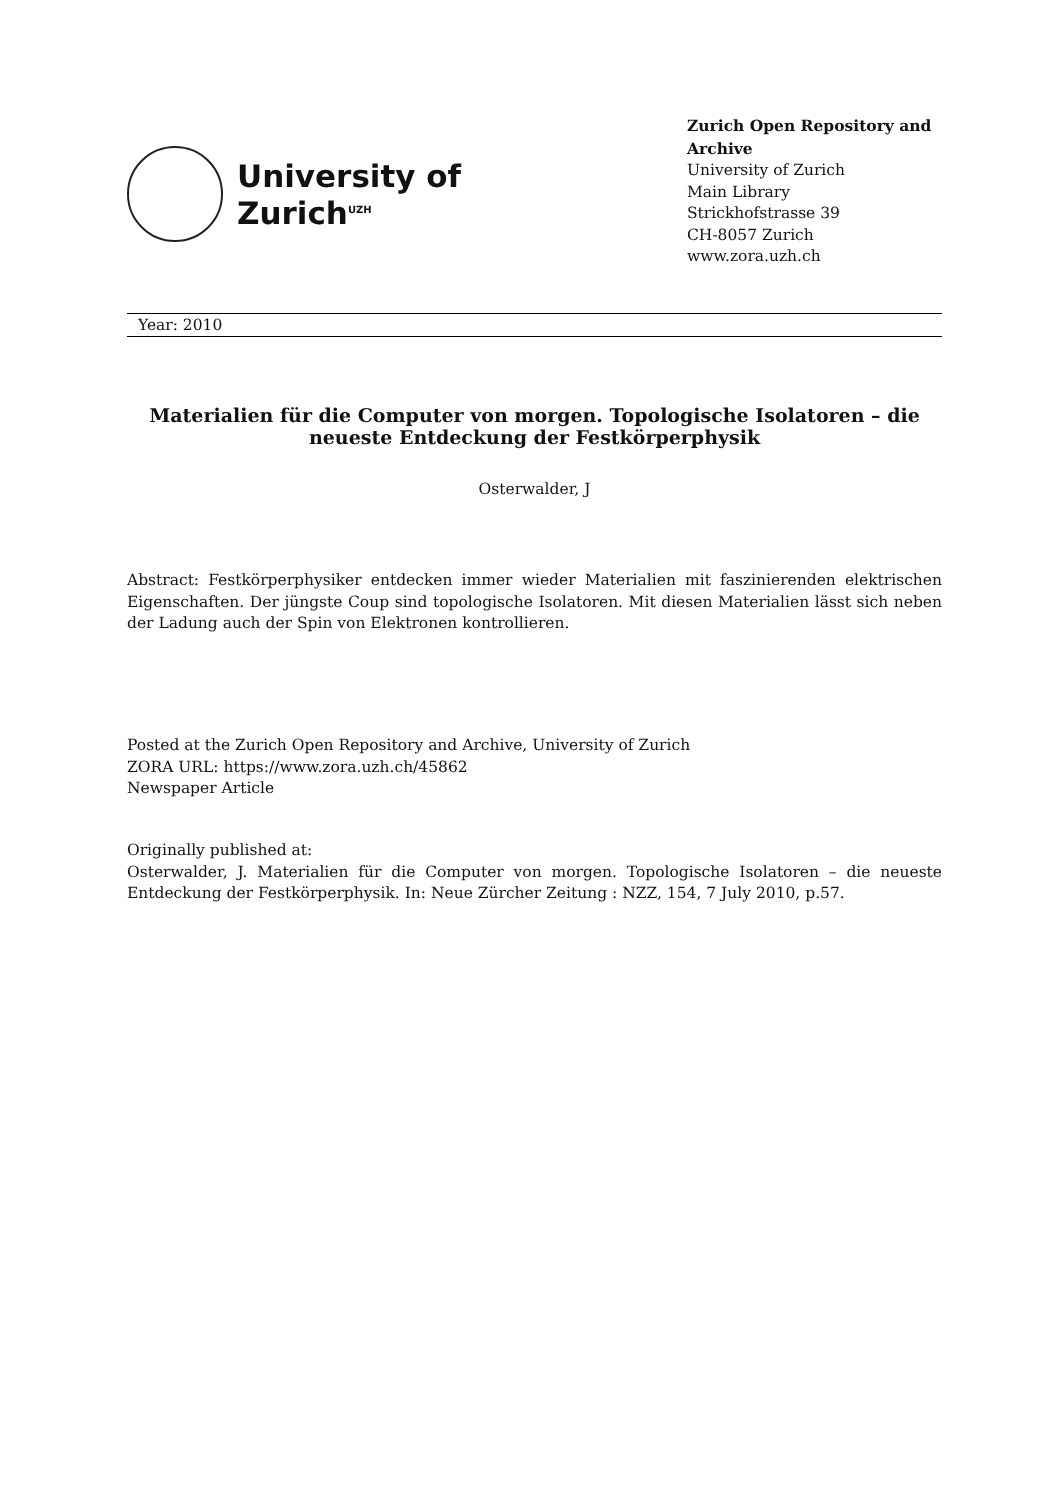University of
Zurich<sup>UZH</sup>
Zurich Open Repository and Archive
University of Zurich
Main Library
Strickhofstrasse 39
CH-8057 Zurich
www.zora.uzh.ch
Year: 2010
Materialien für die Computer von morgen. Topologische Isolatoren – die neueste Entdeckung der Festkörperphysik
Osterwalder, J
Abstract: Festkörperphysiker entdecken immer wieder Materialien mit faszinierenden elektrischen Eigenschaften. Der jüngste Coup sind topologische Isolatoren. Mit diesen Materialien lässt sich neben der Ladung auch der Spin von Elektronen kontrollieren.
Posted at the Zurich Open Repository and Archive, University of Zurich
ZORA URL: https://www.zora.uzh.ch/45862
Newspaper Article
Originally published at:
Osterwalder, J. Materialien für die Computer von morgen. Topologische Isolatoren – die neueste Entdeckung der Festkörperphysik. In: Neue Zürcher Zeitung : NZZ, 154, 7 July 2010, p.57.